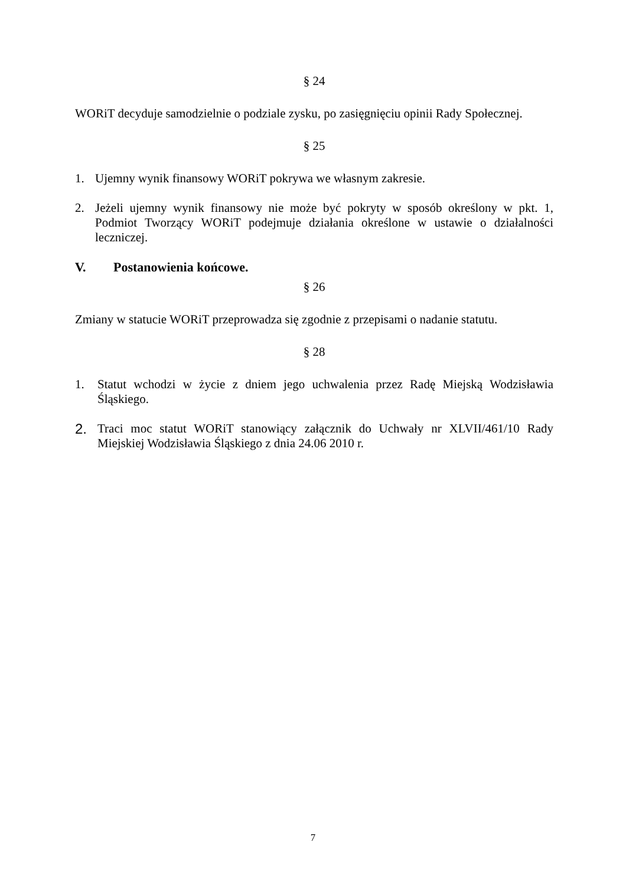§ 24
WORiT decyduje samodzielnie o podziale zysku, po zasięgnięciu opinii Rady Społecznej.
§ 25
1. Ujemny wynik finansowy WORiT pokrywa we własnym zakresie.
2. Jeżeli ujemny wynik finansowy nie może być pokryty w sposób określony w pkt. 1, Podmiot Tworzący WORiT podejmuje działania określone w ustawie o działalności leczniczej.
V. Postanowienia końcowe.
§ 26
Zmiany w statucie WORiT przeprowadza się zgodnie z przepisami o nadanie statutu.
§ 28
1. Statut wchodzi w życie z dniem jego uchwalenia przez Radę Miejską Wodzisławia Śląskiego.
2. Traci moc statut WORiT stanowiący załącznik do Uchwały nr XLVII/461/10 Rady Miejskiej Wodzisławia Śląskiego z dnia 24.06 2010 r.
7